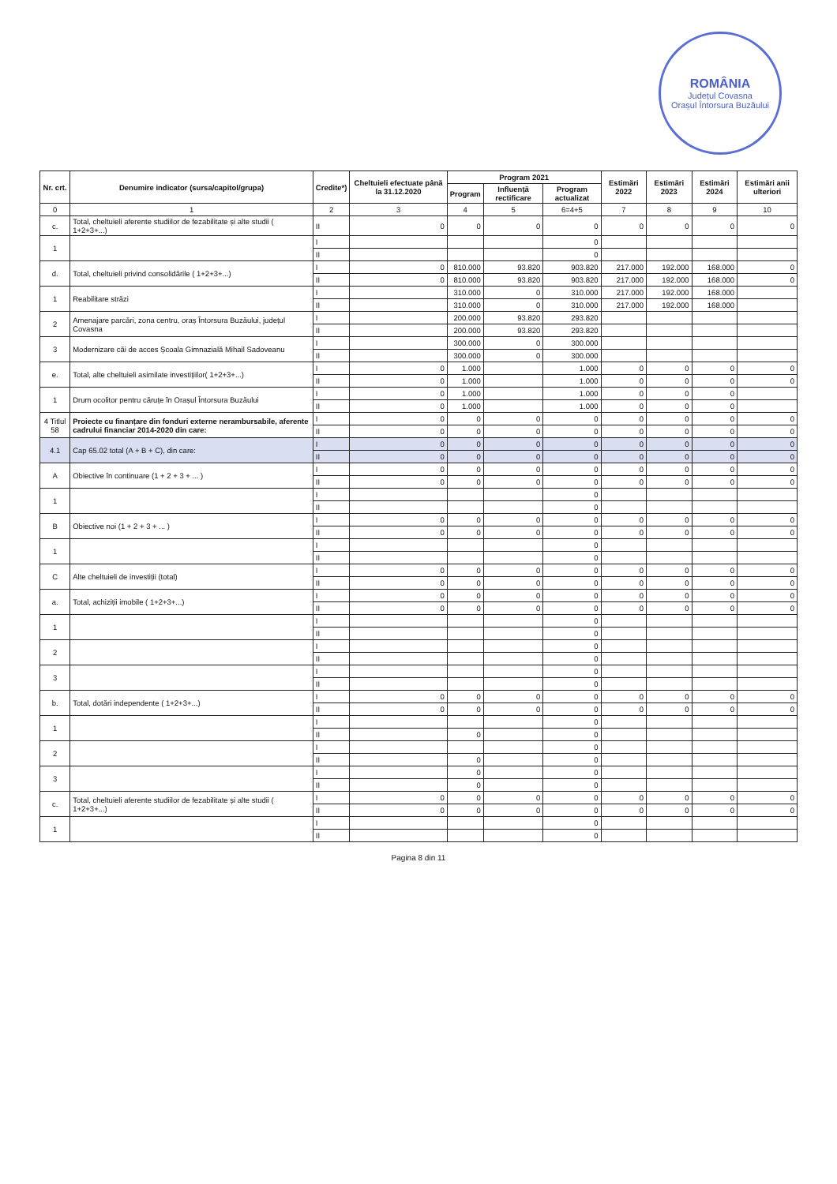ROMÂNIA
Județul Covasna
Orașul Întorsura Buzăului
| Nr. crt. | Denumire indicator (sursa/capitol/grupa) | Credite*) | Cheltuieli efectuate până la 31.12.2020 | Program 2021 | | | Estimări 2022 | Estimări 2023 | Estimări 2024 | Estimări anii ulteriori |
| --- | --- | --- | --- | --- | --- | --- | --- | --- | --- | --- |
| | | | | Program | Influență rectificare | Program actualizat | | | | |
| 0 | 1 | 2 | 3 | 4 | 5 | 6=4+5 | 7 | 8 | 9 | 10 |
| c. | Total, cheltuieli aferente studiilor de fezabilitate și alte studii ( 1+2+3+...) | II | 0 | 0 | 0 | 0 | 0 | 0 | 0 | 0 |
| 1 | | I | | | | 0 | | | | |
| | | II | | | | 0 | | | | |
| d. | Total, cheltuieli privind consolidările ( 1+2+3+...) | I | 0 | 810.000 | 93.820 | 903.820 | 217.000 | 192.000 | 168.000 | 0 |
| | | II | 0 | 810.000 | 93.820 | 903.820 | 217.000 | 192.000 | 168.000 | 0 |
| 1 | Reabilitare străzi | I | | 310.000 | 0 | 310.000 | 217.000 | 192.000 | 168.000 | |
| | | II | | 310.000 | 0 | 310.000 | 217.000 | 192.000 | 168.000 | |
| 2 | Amenajare parcări, zona centru, oraș Întorsura Buzăului, județul Covasna | I | | 200.000 | 93.820 | 293.820 | | | | |
| | | II | | 200.000 | 93.820 | 293.820 | | | | |
| 3 | Modernizare căi de acces Școala Gimnazială Mihail Sadoveanu | I | | 300.000 | 0 | 300.000 | | | | |
| | | II | | 300.000 | 0 | 300.000 | | | | |
| e. | Total, alte cheltuieli asimilate investițiilor( 1+2+3+...) | I | 0 | 1.000 | | 1.000 | 0 | 0 | 0 | 0 |
| | | II | 0 | 1.000 | | 1.000 | 0 | 0 | 0 | 0 |
| 1 | Drum ocolitor pentru căruțe în Orașul Întorsura Buzăului | I | 0 | 1.000 | | 1.000 | 0 | 0 | 0 | |
| | | II | 0 | 1.000 | | 1.000 | 0 | 0 | 0 | |
| 4 Titlul 58 | Proiecte cu finanțare din fonduri externe nerambursabile, aferente cadrului financiar 2014-2020 din care: | I | 0 | 0 | 0 | 0 | 0 | 0 | 0 | 0 |
| | | II | 0 | 0 | 0 | 0 | 0 | 0 | 0 | 0 |
| 4.1 | Cap 65.02 total (A + B + C), din care: | I | 0 | 0 | 0 | 0 | 0 | 0 | 0 | 0 |
| | | II | 0 | 0 | 0 | 0 | 0 | 0 | 0 | 0 |
| A | Obiective în continuare (1 + 2 + 3 + ... ) | I | 0 | 0 | 0 | 0 | 0 | 0 | 0 | 0 |
| | | II | 0 | 0 | 0 | 0 | 0 | 0 | 0 | 0 |
| 1 | | I | | | | 0 | | | | |
| | | II | | | | 0 | | | | |
| B | Obiective noi (1 + 2 + 3 + ... ) | I | 0 | 0 | 0 | 0 | 0 | 0 | 0 | 0 |
| | | II | 0 | 0 | 0 | 0 | 0 | 0 | 0 | 0 |
| 1 | | I | | | | 0 | | | | |
| | | II | | | | 0 | | | | |
| C | Alte cheltuieli de investiții (total) | I | 0 | 0 | 0 | 0 | 0 | 0 | 0 | 0 |
| | | II | 0 | 0 | 0 | 0 | 0 | 0 | 0 | 0 |
| a. | Total, achiziții imobile ( 1+2+3+...) | I | 0 | 0 | 0 | 0 | 0 | 0 | 0 | 0 |
| | | II | 0 | 0 | 0 | 0 | 0 | 0 | 0 | 0 |
| 1 | | I | | | | 0 | | | | |
| | | II | | | | 0 | | | | |
| 2 | | I | | | | 0 | | | | |
| | | II | | | | 0 | | | | |
| 3 | | I | | | | 0 | | | | |
| | | II | | | | 0 | | | | |
| b. | Total, dotări independente ( 1+2+3+...) | I | 0 | 0 | 0 | 0 | 0 | 0 | 0 | 0 |
| | | II | 0 | 0 | 0 | 0 | 0 | 0 | 0 | 0 |
| 1 | | I | | | | 0 | | | | |
| | | II | | 0 | | 0 | | | | |
| 2 | | I | | | | 0 | | | | |
| | | II | | 0 | | 0 | | | | |
| 3 | | I | | 0 | | 0 | | | | |
| | | II | | 0 | | 0 | | | | |
| c. | Total, cheltuieli aferente studiilor de fezabilitate și alte studii ( 1+2+3+...) | I | 0 | 0 | 0 | 0 | 0 | 0 | 0 | 0 |
| | | II | 0 | 0 | 0 | 0 | 0 | 0 | 0 | 0 |
| 1 | | I | | | | 0 | | | | |
| | | II | | | | 0 | | | | |
Pagina 8 din 11